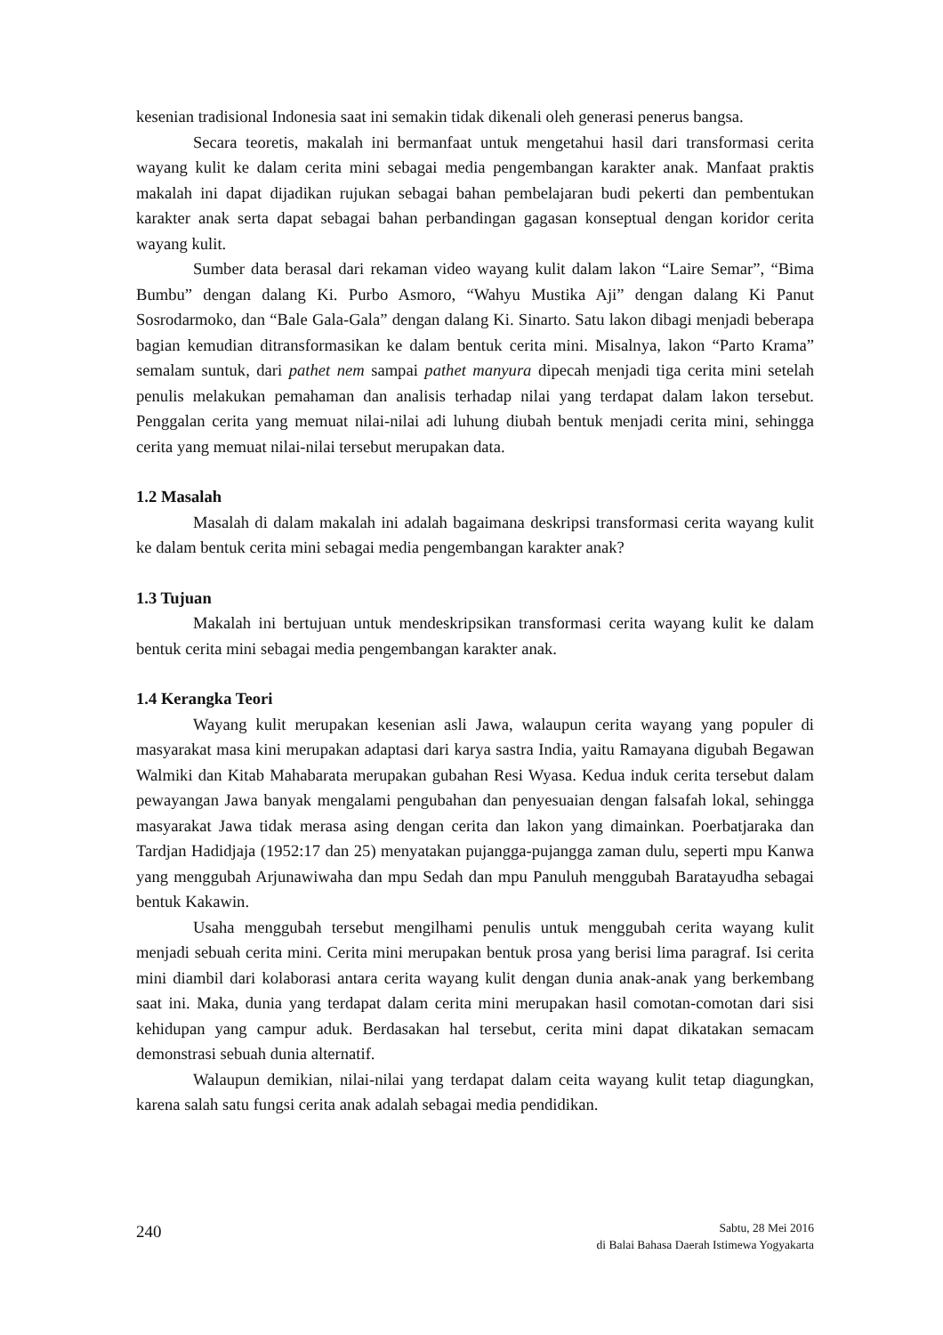kesenian tradisional Indonesia saat ini semakin tidak dikenali oleh generasi penerus bangsa.
Secara teoretis, makalah ini bermanfaat untuk mengetahui hasil dari transformasi cerita wayang kulit ke dalam cerita mini sebagai media pengembangan karakter anak. Manfaat praktis makalah ini dapat dijadikan rujukan sebagai bahan pembelajaran budi pekerti dan pembentukan karakter anak serta dapat sebagai bahan perbandingan gagasan konseptual dengan koridor cerita wayang kulit.
Sumber data berasal dari rekaman video wayang kulit dalam lakon “Laire Semar”, “Bima Bumbu” dengan dalang Ki. Purbo Asmoro, “Wahyu Mustika Aji” dengan dalang Ki Panut Sosrodarmoko, dan “Bale Gala-Gala” dengan dalang Ki. Sinarto. Satu lakon dibagi menjadi beberapa bagian kemudian ditransformasikan ke dalam bentuk cerita mini. Misalnya, lakon “Parto Krama” semalam suntuk, dari pathet nem sampai pathet manyura dipecah menjadi tiga cerita mini setelah penulis melakukan pemahaman dan analisis terhadap nilai yang terdapat dalam lakon tersebut. Penggalan cerita yang memuat nilai-nilai adi luhung diubah bentuk menjadi cerita mini, sehingga cerita yang memuat nilai-nilai tersebut merupakan data.
1.2 Masalah
Masalah di dalam makalah ini adalah bagaimana deskripsi transformasi cerita wayang kulit ke dalam bentuk cerita mini sebagai media pengembangan karakter anak?
1.3 Tujuan
Makalah ini bertujuan untuk mendeskripsikan transformasi cerita wayang kulit ke dalam bentuk cerita mini sebagai media pengembangan karakter anak.
1.4 Kerangka Teori
Wayang kulit merupakan kesenian asli Jawa, walaupun cerita wayang yang populer di masyarakat masa kini merupakan adaptasi dari karya sastra India, yaitu Ramayana digubah Begawan Walmiki dan Kitab Mahabarata merupakan gubahan Resi Wyasa. Kedua induk cerita tersebut dalam pewayangan Jawa banyak mengalami pengubahan dan penyesuaian dengan falsafah lokal, sehingga masyarakat Jawa tidak merasa asing dengan cerita dan lakon yang dimainkan. Poerbatjaraka dan Tardjan Hadidjaja (1952:17 dan 25) menyatakan pujangga-pujangga zaman dulu, seperti mpu Kanwa yang menggubah Arjunawiwaha dan mpu Sedah dan mpu Panuluh menggubah Baratayudha sebagai bentuk Kakawin.
Usaha menggubah tersebut mengilhami penulis untuk menggubah cerita wayang kulit menjadi sebuah cerita mini. Cerita mini merupakan bentuk prosa yang berisi lima paragraf. Isi cerita mini diambil dari kolaborasi antara cerita wayang kulit dengan dunia anak-anak yang berkembang saat ini. Maka, dunia yang terdapat dalam cerita mini merupakan hasil comotan-comotan dari sisi kehidupan yang campur aduk. Berdasakan hal tersebut, cerita mini dapat dikatakan semacam demonstrasi sebuah dunia alternatif.
Walaupun demikian, nilai-nilai yang terdapat dalam ceita wayang kulit tetap diagungkan, karena salah satu fungsi cerita anak adalah sebagai media pendidikan.
240
Sabtu, 28 Mei 2016
di Balai Bahasa Daerah Istimewa Yogyakarta